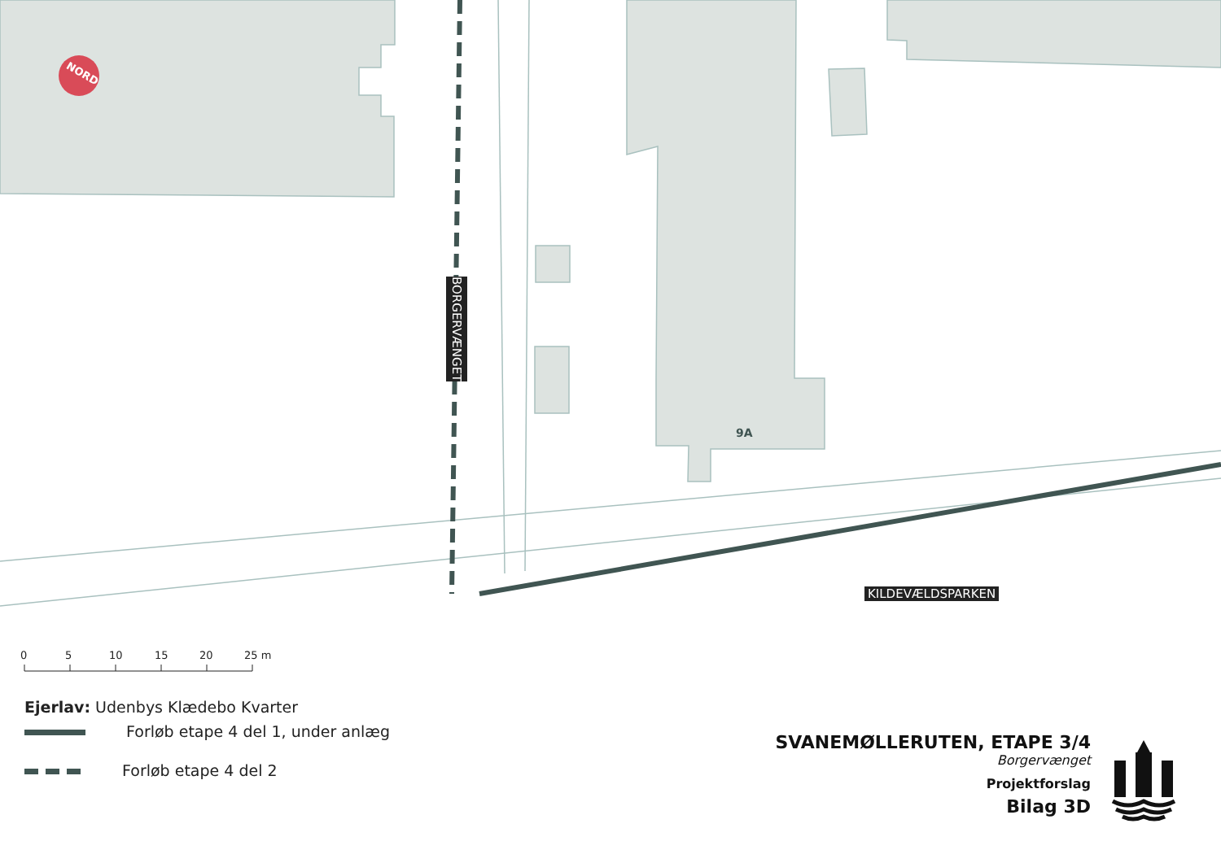NORD
9A
0
5
10
15
20
25 m
BORGERVÆNGET
KILDEVÆLDSPARKEN
Ejerlav: Udenbys Klædebo Kvarter
Forløb etape 4 del 1, under anlæg
Forløb etape 4 del 2
SVANEMØLLERUTEN, ETAPE 3/4
Borgervænget
Projektforslag
Bilag 3D